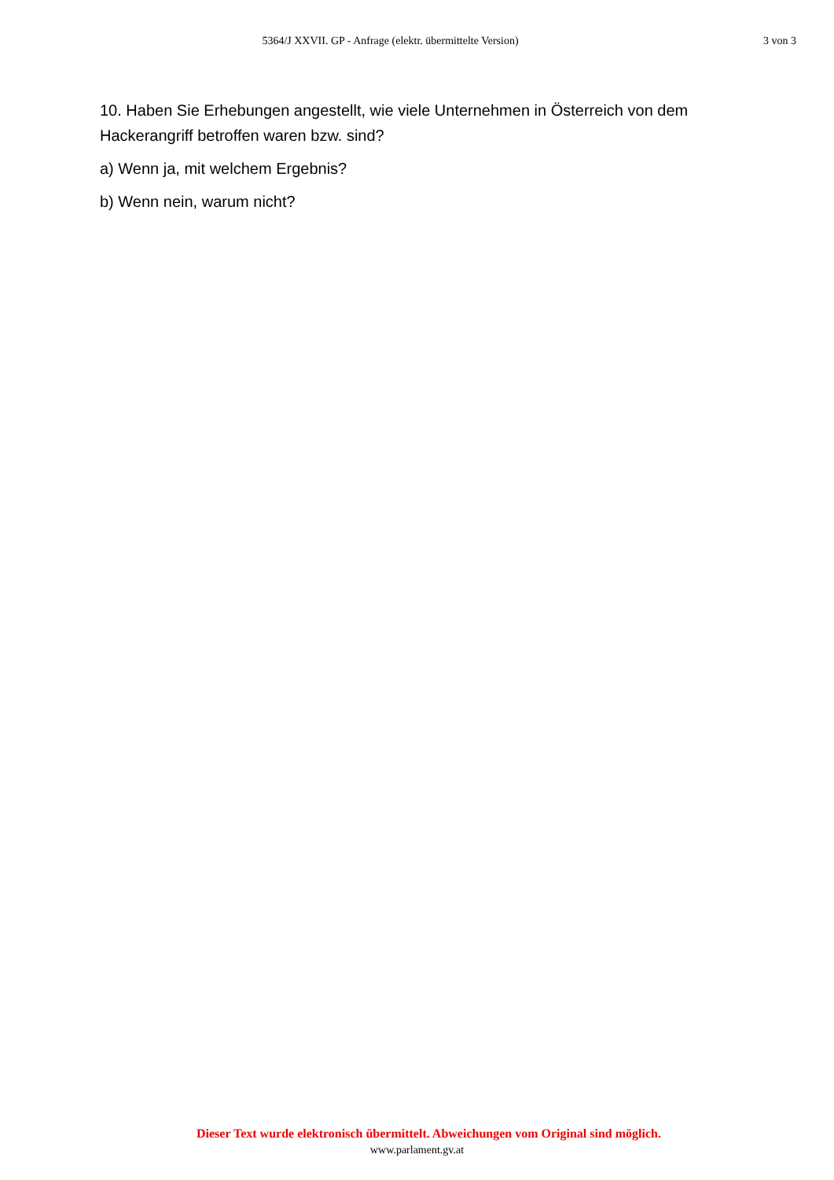5364/J XXVII. GP - Anfrage (elektr. übermittelte Version)
3 von 3
10. Haben Sie Erhebungen angestellt, wie viele Unternehmen in Österreich von dem Hackerangriff betroffen waren bzw. sind?
a) Wenn ja, mit welchem Ergebnis?
b) Wenn nein, warum nicht?
Dieser Text wurde elektronisch übermittelt. Abweichungen vom Original sind möglich.
www.parlament.gv.at